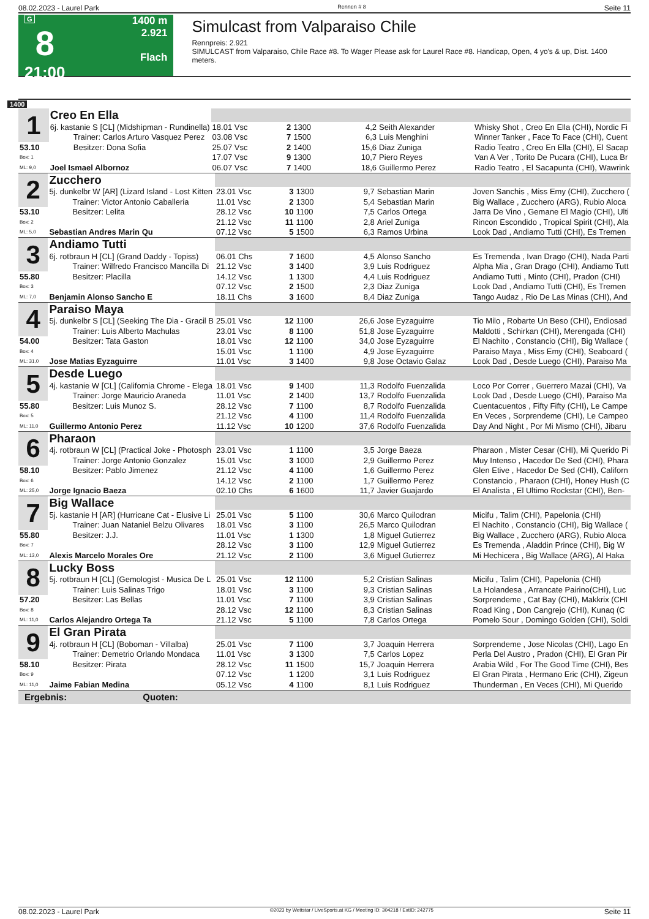08.02.2023 - Laurel Park Rennen # 8 Seite 11
G
8
21:00
1400 m
2.921
Flach
Simulcast from Valparaiso Chile
Rennpreis: 2.921
SIMULCAST from Valparaiso, Chile Race #8. To Wager Please ask for Laurel Race #8. Handicap, Open, 4 yo's & up, Dist. 1400 meters.
1400
| 1 | Creo En Ella | | | | | | |
| | 6j. kastanie S [CL] (Midshipman - Rundinella) | 18.01 Vsc | 2 | 1300 | 4,2 | Seith Alexander | Whisky Shot , Creo En Ella (CHI), Nordic Fi |
| | Trainer: Carlos Arturo Vasquez Perez | 03.08 Vsc | 7 | 1500 | 6,3 | Luis Menghini | Winner Tanker , Face To Face (CHI), Cuent |
| 53.10 | Besitzer: Dona Sofia | 25.07 Vsc | 2 | 1400 | 15,6 | Diaz Zuniga | Radio Teatro , Creo En Ella (CHI), El Sacap |
| Box: 1 | | 17.07 Vsc | 9 | 1300 | 10,7 | Piero Reyes | Van A Ver , Torito De Pucara (CHI), Luca Br |
| ML: 9,0 | Joel Ismael Albornoz | 06.07 Vsc | 7 | 1400 | 18,6 | Guillermo Perez | Radio Teatro , El Sacapunta (CHI), Wawrink |
| 2 | Zucchero | | | | | | |
| | 5j. dunkelbr W [AR] (Lizard Island - Lost Kitten | 23.01 Vsc | 3 | 1300 | 9,7 | Sebastian Marin | Joven Sanchis , Miss Emy (CHI), Zucchero ( |
| | Trainer: Victor Antonio Caballeria | 11.01 Vsc | 2 | 1300 | 5,4 | Sebastian Marin | Big Wallace , Zucchero (ARG), Rubio Aloca |
| 53.10 | Besitzer: Lelita | 28.12 Vsc | 10 | 1100 | 7,5 | Carlos Ortega | Jarra De Vino , Gemane El Magio (CHI), Ulti |
| Box: 2 | | 21.12 Vsc | 11 | 1100 | 2,8 | Ariel Zuniga | Rincon Escondido , Tropical Spirit (CHI), Ala |
| ML: 5,0 | Sebastian Andres Marin Qu | 07.12 Vsc | 5 | 1500 | 6,3 | Ramos Urbina | Look Dad , Andiamo Tutti (CHI), Es Tremen |
| 3 | Andiamo Tutti | | | | | | |
| | 6j. rotbraun H [CL] (Grand Daddy - Topiss) | 06.01 Chs | 7 | 1600 | 4,5 | Alonso Sancho | Es Tremenda , Ivan Drago (CHI), Nada Parti |
| | Trainer: Wilfredo Francisco Mancilla Di | 21.12 Vsc | 3 | 1400 | 3,9 | Luis Rodriguez | Alpha Mia , Gran Drago (CHI), Andiamo Tutt |
| 55.80 | Besitzer: Placilla | 14.12 Vsc | 1 | 1300 | 4,4 | Luis Rodriguez | Andiamo Tutti , Minto (CHI), Pradon (CHI) |
| Box: 3 | | 07.12 Vsc | 2 | 1500 | 2,3 | Diaz Zuniga | Look Dad , Andiamo Tutti (CHI), Es Tremen |
| ML: 7,0 | Benjamin Alonso Sancho E | 18.11 Chs | 3 | 1600 | 8,4 | Diaz Zuniga | Tango Audaz , Rio De Las Minas (CHI), And |
| 4 | Paraiso Maya | | | | | | |
| | 5j. dunkelbr S [CL] (Seeking The Dia - Gracil B | 25.01 Vsc | 12 | 1100 | 26,6 | Jose Eyzaguirre | Tio Milo , Robarte Un Beso (CHI), Endiosad |
| | Trainer: Luis Alberto Machulas | 23.01 Vsc | 8 | 1100 | 51,8 | Jose Eyzaguirre | Maldotti , Schirkan (CHI), Merengada (CHI) |
| 54.00 | Besitzer: Tata Gaston | 18.01 Vsc | 12 | 1100 | 34,0 | Jose Eyzaguirre | El Nachito , Constancio (CHI), Big Wallace ( |
| Box: 4 | | 15.01 Vsc | 1 | 1100 | 4,9 | Jose Eyzaguirre | Paraiso Maya , Miss Emy (CHI), Seaboard ( |
| ML: 31,0 | Jose Matias Eyzaguirre | 11.01 Vsc | 3 | 1400 | 9,8 | Jose Octavio Galaz | Look Dad , Desde Luego (CHI), Paraiso Ma |
| 5 | Desde Luego | | | | | | |
| | 4j. kastanie W [CL] (California Chrome - Elega | 18.01 Vsc | 9 | 1400 | 11,3 | Rodolfo Fuenzalida | Loco Por Correr , Guerrero Mazai (CHI), Va |
| | Trainer: Jorge Mauricio Araneda | 11.01 Vsc | 2 | 1400 | 13,7 | Rodolfo Fuenzalida | Look Dad , Desde Luego (CHI), Paraiso Ma |
| 55.80 | Besitzer: Luis Munoz S. | 28.12 Vsc | 7 | 1100 | 8,7 | Rodolfo Fuenzalida | Cuentacuentos , Fifty Fifty (CHI), Le Campe |
| Box: 5 | | 21.12 Vsc | 4 | 1100 | 11,4 | Rodolfo Fuenzalida | En Veces , Sorprendeme (CHI), Le Campeo |
| ML: 11,0 | Guillermo Antonio Perez | 11.12 Vsc | 10 | 1200 | 37,6 | Rodolfo Fuenzalida | Day And Night , Por Mi Mismo (CHI), Jibaru |
| 6 | Pharaon | | | | | | |
| | 4j. rotbraun W [CL] (Practical Joke - Photosph | 23.01 Vsc | 1 | 1100 | 3,5 | Jorge Baeza | Pharaon , Mister Cesar (CHI), Mi Querido Pi |
| | Trainer: Jorge Antonio Gonzalez | 15.01 Vsc | 3 | 1000 | 2,9 | Guillermo Perez | Muy Intenso , Hacedor De Sed (CHI), Phara |
| 58.10 | Besitzer: Pablo Jimenez | 21.12 Vsc | 4 | 1100 | 1,6 | Guillermo Perez | Glen Etive , Hacedor De Sed (CHI), Californ |
| Box: 6 | | 14.12 Vsc | 2 | 1100 | 1,7 | Guillermo Perez | Constancio , Pharaon (CHI), Honey Hush (C |
| ML: 25,0 | Jorge Ignacio Baeza | 02.10 Chs | 6 | 1600 | 11,7 | Javier Guajardo | El Analista , El Ultimo Rockstar (CHI), Ben- |
| 7 | Big Wallace | | | | | | |
| | 5j. kastanie H [AR] (Hurricane Cat - Elusive Li | 25.01 Vsc | 5 | 1100 | 30,6 | Marco Quilodran | Micifu , Talim (CHI), Papelonia (CHI) |
| | Trainer: Juan Nataniel Belzu Olivares | 18.01 Vsc | 3 | 1100 | 26,5 | Marco Quilodran | El Nachito , Constancio (CHI), Big Wallace ( |
| 55.80 | Besitzer: J.J. | 11.01 Vsc | 1 | 1300 | 1,8 | Miguel Gutierrez | Big Wallace , Zucchero (ARG), Rubio Aloca |
| Box: 7 | | 28.12 Vsc | 3 | 1100 | 12,9 | Miguel Gutierrez | Es Tremenda , Aladdin Prince (CHI), Big W |
| ML: 13,0 | Alexis Marcelo Morales Ore | 21.12 Vsc | 2 | 1100 | 3,6 | Miguel Gutierrez | Mi Hechicera , Big Wallace (ARG), Al Haka |
| 8 | Lucky Boss | | | | | | |
| | 5j. rotbraun H [CL] (Gemologist - Musica De L | 25.01 Vsc | 12 | 1100 | 5,2 | Cristian Salinas | Micifu , Talim (CHI), Papelonia (CHI) |
| | Trainer: Luis Salinas Trigo | 18.01 Vsc | 3 | 1100 | 9,3 | Cristian Salinas | La Holandesa , Arrancate Pairino(CHI), Luc |
| 57.20 | Besitzer: Las Bellas | 11.01 Vsc | 7 | 1100 | 3,9 | Cristian Salinas | Sorprendeme , Cat Bay (CHI), Makkrix (CHI |
| Box: 8 | | 28.12 Vsc | 12 | 1100 | 8,3 | Cristian Salinas | Road King , Don Cangrejo (CHI), Kunaq (C |
| ML: 11,0 | Carlos Alejandro Ortega Ta | 21.12 Vsc | 5 | 1100 | 7,8 | Carlos Ortega | Pomelo Sour , Domingo Golden (CHI), Soldi |
| 9 | El Gran Pirata | | | | | | |
| | 4j. rotbraun H [CL] (Boboman - Villalba) | 25.01 Vsc | 7 | 1100 | 3,7 | Joaquin Herrera | Sorprendeme , Jose Nicolas (CHI), Lago En |
| | Trainer: Demetrio Orlando Mondaca | 11.01 Vsc | 3 | 1300 | 7,5 | Carlos Lopez | Perla Del Austro , Pradon (CHI), El Gran Pir |
| 58.10 | Besitzer: Pirata | 28.12 Vsc | 11 | 1500 | 15,7 | Joaquin Herrera | Arabia Wild , For The Good Time (CHI), Bes |
| Box: 9 | | 07.12 Vsc | 1 | 1200 | 3,1 | Luis Rodriguez | El Gran Pirata , Hermano Eric (CHI), Zigeun |
| ML: 11,0 | Jaime Fabian Medina | 05.12 Vsc | 4 | 1100 | 8,1 | Luis Rodriguez | Thunderman , En Veces (CHI), Mi Querido |
| Ergebnis: Quoten: | | | | | | | |
08.02.2023 - Laurel Park ©2023 by Wettstar / LiveSports.at KG / Meeting ID: 304218 / ExtID: 242775 Seite 11